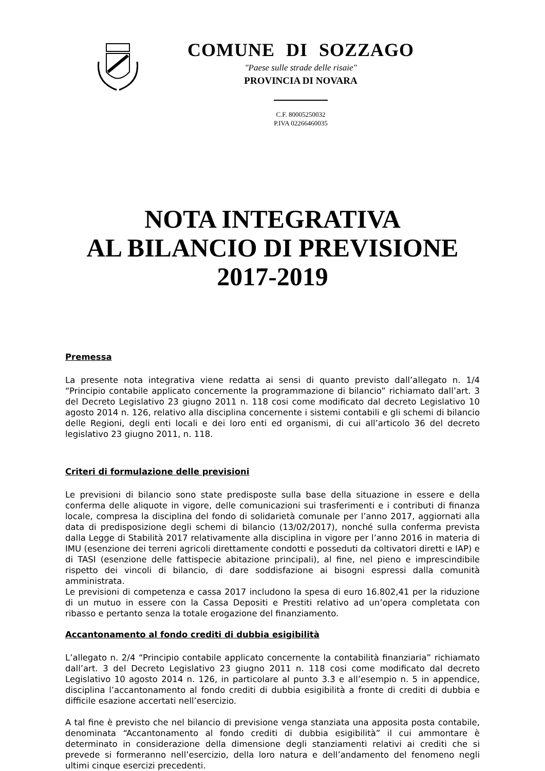COMUNE DI SOZZAGO
"Paese sulle strade delle risaie"
PROVINCIA DI NOVARA
C.F. 80005250032
P.IVA 02266460035
NOTA INTEGRATIVA
AL BILANCIO DI PREVISIONE
2017-2019
Premessa
La presente nota integrativa viene redatta ai sensi di quanto previsto dall’allegato n. 1/4 “Principio contabile applicato concernente la programmazione di bilancio” richiamato dall’art. 3 del Decreto Legislativo 23 giugno 2011 n. 118 cosi come modificato dal decreto Legislativo 10 agosto 2014 n. 126, relativo alla disciplina concernente i sistemi contabili e gli schemi di bilancio delle Regioni, degli enti locali e dei loro enti ed organismi, di cui all’articolo 36 del decreto legislativo 23 giugno 2011, n. 118.
Criteri di formulazione delle previsioni
Le previsioni di bilancio sono state predisposte sulla base della situazione in essere e della conferma delle aliquote in vigore, delle comunicazioni sui trasferimenti e i contributi di finanza locale, compresa la disciplina del fondo di solidarietà comunale per l’anno 2017, aggiornati alla data di predisposizione degli schemi di bilancio (13/02/2017), nonché sulla conferma prevista dalla Legge di Stabilità 2017 relativamente alla disciplina in vigore per l’anno 2016 in materia di IMU (esenzione dei terreni agricoli direttamente condotti e posseduti da coltivatori diretti e IAP) e di TASI (esenzione delle fattispecie abitazione principali), al fine, nel pieno e imprescindibile rispetto dei vincoli di bilancio, di dare soddisfazione ai bisogni espressi dalla comunità amministrata.
Le previsioni di competenza e cassa 2017 includono la spesa di euro 16.802,41 per la riduzione di un mutuo in essere con la Cassa Depositi e Prestiti relativo ad un’opera completata con ribasso e pertanto senza la totale erogazione del finanziamento.
Accantonamento al fondo crediti di dubbia esigibilità
L’allegato n. 2/4 “Principio contabile applicato concernente la contabilità finanziaria” richiamato dall’art. 3 del Decreto Legislativo 23 giugno 2011 n. 118 cosi come modificato dal decreto Legislativo 10 agosto 2014 n. 126, in particolare al punto 3.3 e all’esempio n. 5 in appendice, disciplina l’accantonamento al fondo crediti di dubbia esigibilità a fronte di crediti di dubbia e difficile esazione accertati nell’esercizio.
A tal fine è previsto che nel bilancio di previsione venga stanziata una apposita posta contabile, denominata “Accantonamento al fondo crediti di dubbia esigibilità” il cui ammontare è determinato in considerazione della dimensione degli stanziamenti relativi ai crediti che si prevede si formeranno nell’esercizio, della loro natura e dell’andamento del fenomeno negli ultimi cinque esercizi precedenti.